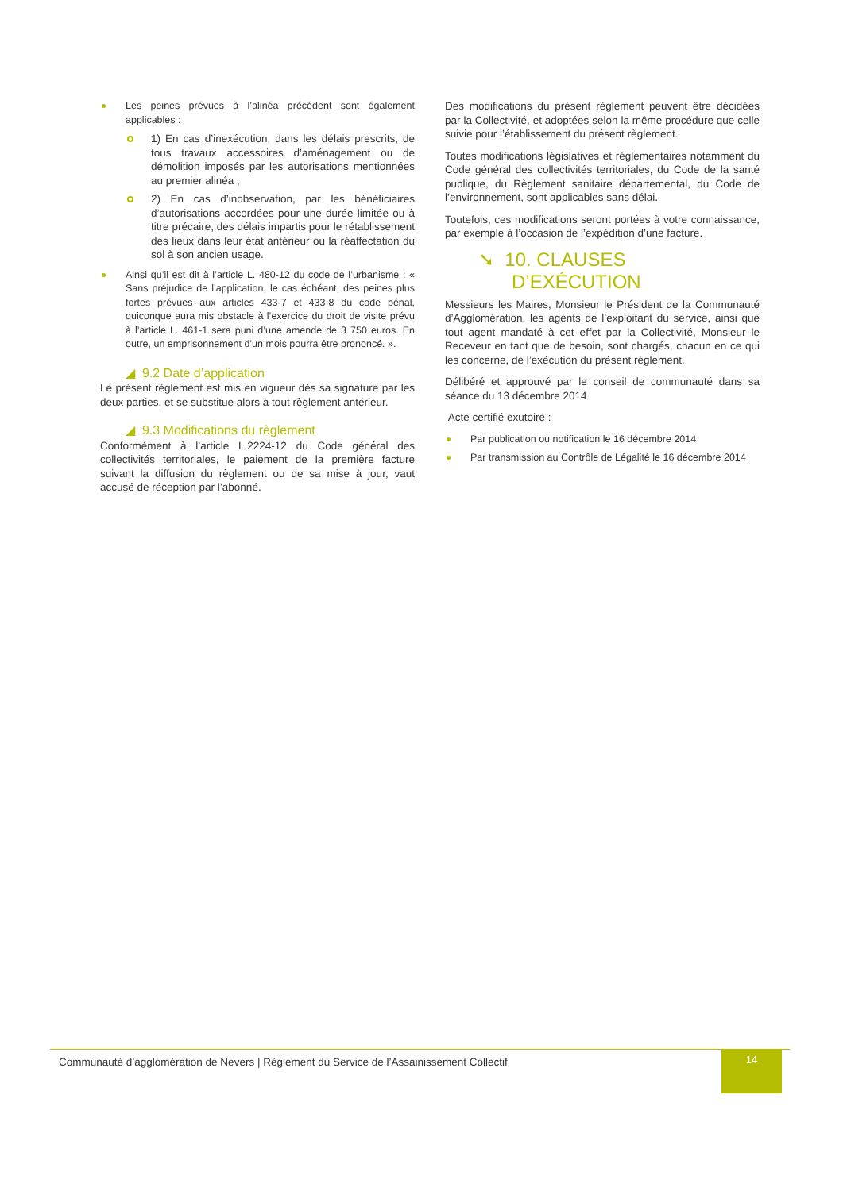Les peines prévues à l’alinéa précédent sont également applicables :
1) En cas d’inexécution, dans les délais prescrits, de tous travaux accessoires d’aménagement ou de démolition imposés par les autorisations mentionnées au premier alinéa ;
2) En cas d’inobservation, par les bénéficiaires d’autorisations accordées pour une durée limitée ou à titre précaire, des délais impartis pour le rétablissement des lieux dans leur état antérieur ou la réaffectation du sol à son ancien usage.
Ainsi qu’il est dit à l’article L. 480-12 du code de l’urbanisme : « Sans préjudice de l’application, le cas échéant, des peines plus fortes prévues aux articles 433-7 et 433-8 du code pénal, quiconque aura mis obstacle à l’exercice du droit de visite prévu à l’article L. 461-1 sera puni d’une amende de 3 750 euros. En outre, un emprisonnement d’un mois pourra être prononcé. ».
◢ 9.2 Date d’application
Le présent règlement est mis en vigueur dès sa signature par les deux parties, et se substitue alors à tout règlement antérieur.
◢ 9.3 Modifications du règlement
Conformément à l’article L.2224-12 du Code général des collectivités territoriales, le paiement de la première facture suivant la diffusion du règlement ou de sa mise à jour, vaut accusé de réception par l’abonné.
Des modifications du présent règlement peuvent être décidées par la Collectivité, et adoptées selon la même procédure que celle suivie pour l’établissement du présent règlement.
Toutes modifications législatives et réglementaires notamment du Code général des collectivités territoriales, du Code de la santé publique, du Règlement sanitaire départemental, du Code de l’environnement, sont applicables sans délai.
Toutefois, ces modifications seront portées à votre connaissance, par exemple à l’occasion de l’expédition d’une facture.
➘ 10. CLAUSES D’EXÉCUTION
Messieurs les Maires, Monsieur le Président de la Communauté d’Agglomération, les agents de l’exploitant du service, ainsi que tout agent mandaté à cet effet par la Collectivité, Monsieur le Receveur en tant que de besoin, sont chargés, chacun en ce qui les concerne, de l’exécution du présent règlement.
Délibéré et approuvé par le conseil de communauté dans sa séance du 13 décembre 2014
Acte certifié exutoire :
Par publication ou notification le 16 décembre 2014
Par transmission au Contrôle de Légalité le 16 décembre 2014
Communauté d’agglomération de Nevers | Règlement du Service de l’Assainissement Collectif 14